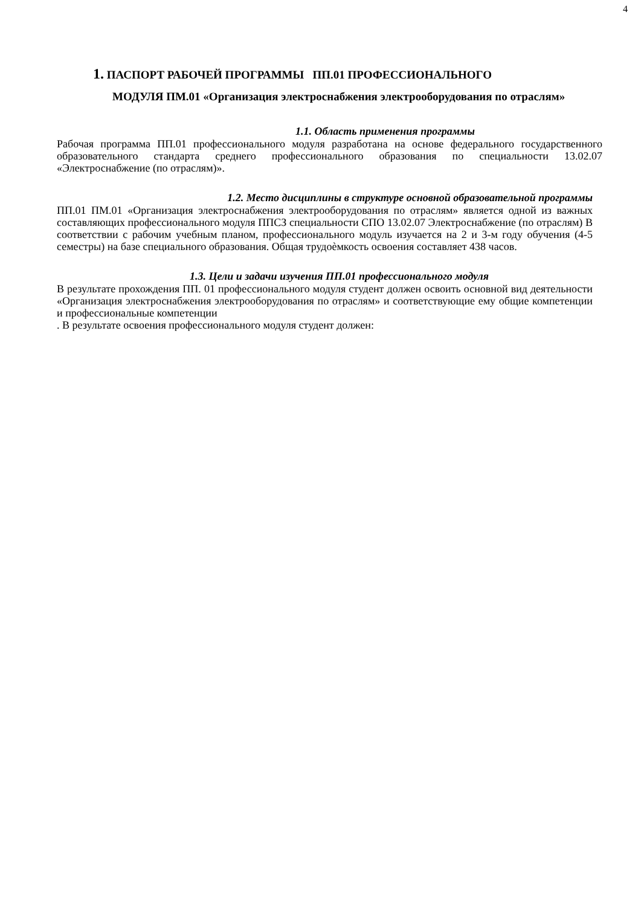4
1. ПАСПОРТ РАБОЧЕЙ ПРОГРАММЫ ПП.01 ПРОФЕССИОНАЛЬНОГО
МОДУЛЯ ПМ.01 «Организация электроснабжения электрооборудования по отраслям»
1.1. Область применения программы
Рабочая программа ПП.01 профессионального модуля разработана на основе федерального государственного образовательного стандарта среднего профессионального образования по специальности 13.02.07 «Электроснабжение (по отраслям)».
1.2. Место дисциплины в структуре основной образовательной программы
ПП.01 ПМ.01 «Организация электроснабжения электрооборудования по отраслям» является одной из важных составляющих профессионального модуля ППСЗ специальности СПО 13.02.07 Электроснабжение (по отраслям) В соответствии с рабочим учебным планом, профессионального модуль изучается на 2 и 3-м году обучения (4-5 семестры) на базе специального образования. Общая трудоѐмкость освоения составляет 438 часов.
1.3. Цели и задачи изучения ПП.01 профессионального модуля
В результате прохождения ПП. 01 профессионального модуля студент должен освоить основной вид деятельности «Организация электроснабжения электрооборудования по отраслям» и соответствующие ему общие компетенции и профессиональные компетенции
. В результате освоения профессионального модуля студент должен: